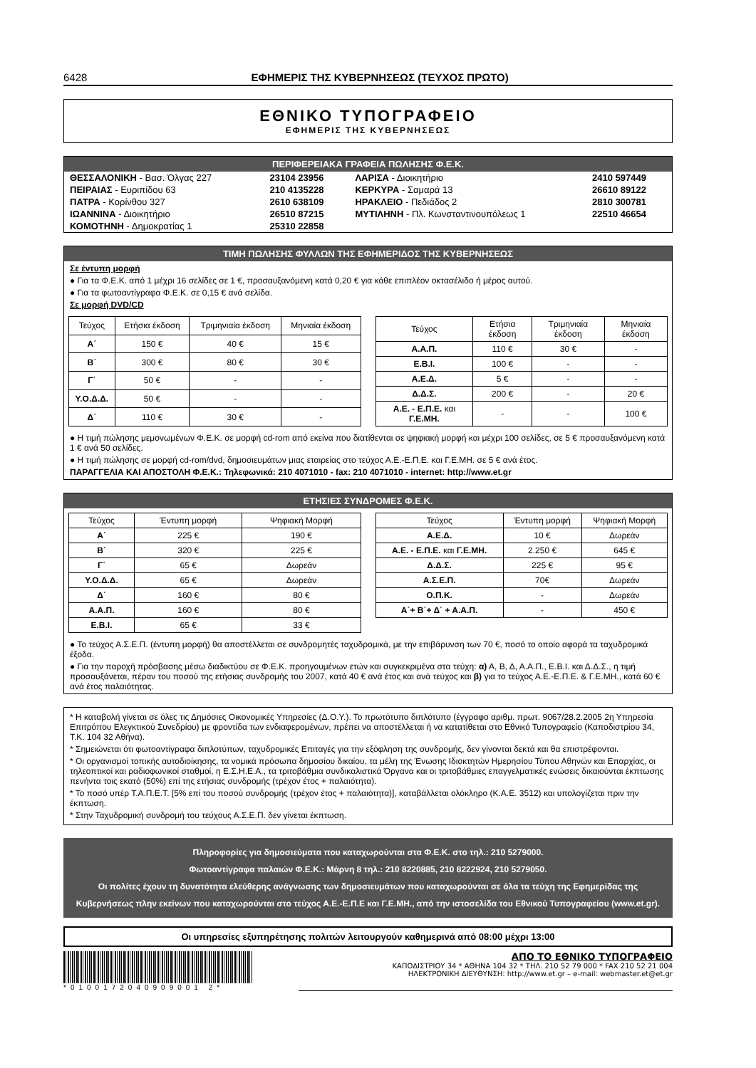6428 ΕΦΗΜΕΡΙΣ ΤΗΣ ΚΥΒΕΡΝΗΣΕΩΣ (ΤΕΥΧΟΣ ΠΡΩΤΟ)
ΕΘΝΙΚΟ ΤΥΠΟΓΡΑΦΕΙΟ
ΕΦΗΜΕΡΙΣ ΤΗΣ ΚΥΒΕΡΝΗΣΕΩΣ
ΠΕΡΙΦΕΡΕΙΑΚΑ ΓΡΑΦΕΙΑ ΠΩΛΗΣΗΣ Φ.Ε.Κ.
| ΘΕΣΣΑΛΟΝΙΚΗ - Βασ. Όλγας 227 | 23104 23956 | ΛΑΡΙΣΑ - Διοικητήριο | 2410 597449 |
| ΠΕΙΡΑΙΑΣ - Ευριπίδου 63 | 210 4135228 | ΚΕΡΚΥΡΑ - Σαμαρά 13 | 26610 89122 |
| ΠΑΤΡΑ - Κορίνθου 327 | 2610 638109 | ΗΡΑΚΛΕΙΟ - Πεδιάδος 2 | 2810 300781 |
| ΙΩΑΝΝΙΝΑ - Διοικητήριο | 26510 87215 | ΜΥΤΙΛΗΝΗ - Πλ. Κωνσταντινουπόλεως 1 | 22510 46654 |
| ΚΟΜΟΤΗΝΗ - Δημοκρατίας 1 | 25310 22858 | | |
ΤΙΜΗ ΠΩΛΗΣΗΣ ΦΥΛΛΩΝ ΤΗΣ ΕΦΗΜΕΡΙΔΟΣ ΤΗΣ ΚΥΒΕΡΝΗΣΕΩΣ
Σε έντυπη μορφή
● Για τα Φ.Ε.Κ. από 1 μέχρι 16 σελίδες σε 1 €, προσαυξανόμενη κατά 0,20 € για κάθε επιπλέον οκτασέλιδο ή μέρος αυτού.
● Για τα φωτοαντίγραφα Φ.Ε.Κ. σε 0,15 € ανά σελίδα.
Σε μορφή DVD/CD
| Τεύχος | Ετήσια έκδοση | Τριμηνιαία έκδοση | Μηνιαία έκδοση |
| --- | --- | --- | --- |
| Α΄ | 150 € | 40 € | 15 € |
| Β΄ | 300 € | 80 € | 30 € |
| Γ΄ | 50 € | - | - |
| Υ.Ο.Δ.Δ. | 50 € | - | - |
| Δ΄ | 110 € | 30 € | - |
| Τεύχος | Ετήσια έκδοση | Τριμηνιαία έκδοση | Μηνιαία έκδοση |
| --- | --- | --- | --- |
| Α.Α.Π. | 110 € | 30 € | - |
| Ε.Β.Ι. | 100 € | - | - |
| Α.Ε.Δ. | 5 € | - | - |
| Δ.Δ.Σ. | 200 € | - | 20 € |
| Α.Ε. - Ε.Π.Ε. και Γ.Ε.ΜΗ. | - | - | 100 € |
● Η τιμή πώλησης μεμονωμένων Φ.Ε.Κ. σε μορφή cd-rom από εκείνα που διατίθενται σε ψηφιακή μορφή και μέχρι 100 σελίδες, σε 5 € προσαυξανόμενη κατά 1 € ανά 50 σελίδες.
● Η τιμή πώλησης σε μορφή cd-rom/dvd, δημοσιευμάτων μιας εταιρείας στο τεύχος Α.Ε.-Ε.Π.Ε. και Γ.Ε.ΜΗ. σε 5 € ανά έτος.
ΠΑΡΑΓΓΕΛΙΑ ΚΑΙ ΑΠΟΣΤΟΛΗ Φ.Ε.Κ.: Τηλεφωνικά: 210 4071010 - fax: 210 4071010 - internet: http://www.et.gr
ΕΤΗΣΙΕΣ ΣΥΝΔΡΟΜΕΣ Φ.Ε.Κ.
| Τεύχος | Έντυπη μορφή | Ψηφιακή Μορφή |
| --- | --- | --- |
| Α΄ | 225 € | 190 € |
| Β΄ | 320 € | 225 € |
| Γ΄ | 65 € | Δωρεάν |
| Υ.Ο.Δ.Δ. | 65 € | Δωρεάν |
| Δ΄ | 160 € | 80 € |
| Α.Α.Π. | 160 € | 80 € |
| Ε.Β.Ι. | 65 € | 33 € |
| Τεύχος | Έντυπη μορφή | Ψηφιακή Μορφή |
| --- | --- | --- |
| Α.Ε.Δ. | 10 € | Δωρεάν |
| Α.Ε. - Ε.Π.Ε. και Γ.Ε.ΜΗ. | 2.250 € | 645 € |
| Δ.Δ.Σ. | 225 € | 95 € |
| Α.Σ.Ε.Π. | 70€ | Δωρεάν |
| Ο.Π.Κ. | - | Δωρεάν |
| Α΄+ Β΄+ Δ΄ + Α.Α.Π. | - | 450 € |
● Το τεύχος Α.Σ.Ε.Π. (έντυπη μορφή) θα αποστέλλεται σε συνδρομητές ταχυδρομικά, με την επιβάρυνση των 70 €, ποσό το οποίο αφορά τα ταχυδρομικά έξοδα.
● Για την παροχή πρόσβασης μέσω διαδικτύου σε Φ.Ε.Κ. προηγουμένων ετών και συγκεκριμένα στα τεύχη: α) Α, Β, Δ, Α.Α.Π., Ε.Β.Ι. και Δ.Δ.Σ., η τιμή προσαυξάνεται, πέραν του ποσού της ετήσιας συνδρομής του 2007, κατά 40 € ανά έτος και ανά τεύχος και β) για το τεύχος Α.Ε.-Ε.Π.Ε. & Γ.Ε.ΜΗ., κατά 60 € ανά έτος παλαιότητας.
* Η καταβολή γίνεται σε όλες τις Δημόσιες Οικονομικές Υπηρεσίες (Δ.Ο.Υ.). Το πρωτότυπο διπλότυπο (έγγραφο αριθμ. πρωτ. 9067/28.2.2005 2η Υπηρεσία Επιτρόπου Ελεγκτικού Συνεδρίου) με φροντίδα των ενδιαφερομένων, πρέπει να αποστέλλεται ή να κατατίθεται στο Εθνικό Τυπογραφείο (Καποδιστρίου 34, Τ.Κ. 104 32 Αθήνα).
* Σημειώνεται ότι φωτοαντίγραφα διπλοτύπων, ταχυδρομικές Επιταγές για την εξόφληση της συνδρομής, δεν γίνονται δεκτά και θα επιστρέφονται.
* Οι οργανισμοί τοπικής αυτοδιοίκησης, τα νομικά πρόσωπα δημοσίου δικαίου, τα μέλη της Ένωσης Ιδιοκτητών Ημερησίου Τύπου Αθηνών και Επαρχίας, οι τηλεοπτικοί και ραδιοφωνικοί σταθμοί, η Ε.Σ.Η.Ε.Α., τα τριτοβάθμια συνδικαλιστικά Όργανα και οι τριτοβάθμιες επαγγελματικές ενώσεις δικαιούνται έκπτωσης πενήντα τοις εκατό (50%) επί της ετήσιας συνδρομής (τρέχον έτος + παλαιότητα).
* Το ποσό υπέρ Τ.Α.Π.Ε.Τ. [5% επί του ποσού συνδρομής (τρέχον έτος + παλαιότητα)], καταβάλλεται ολόκληρο (Κ.Α.Ε. 3512) και υπολογίζεται πριν την έκπτωση.
* Στην Ταχυδρομική συνδρομή του τεύχους Α.Σ.Ε.Π. δεν γίνεται έκπτωση.
Πληροφορίες για δημοσιεύματα που καταχωρούνται στα Φ.Ε.Κ. στο τηλ.: 210 5279000.
Φωτοαντίγραφα παλαιών Φ.Ε.Κ.: Μάρνη 8 τηλ.: 210 8220885, 210 8222924, 210 5279050.
Οι πολίτες έχουν τη δυνατότητα ελεύθερης ανάγνωσης των δημοσιευμάτων που καταχωρούνται σε όλα τα τεύχη της Εφημερίδας της Κυβερνήσεως πλην εκείνων που καταχωρούνται στο τεύχος Α.Ε.-Ε.Π.Ε και Γ.Ε.ΜΗ., από την ιστοσελίδα του Εθνικού Τυπογραφείου (www.et.gr).
Οι υπηρεσίες εξυπηρέτησης πολιτών λειτουργούν καθημερινά από 08:00 μέχρι 13:00
*0100172040909001 2*
ΑΠΟ ΤΟ ΕΘΝΙΚΟ ΤΥΠΟΓΡΑΦΕΙΟ
ΚΑΠΟΔΙΣΤΡΙΟΥ 34 * ΑΘΗΝΑ 104 32 * ΤΗΛ. 210 52 79 000 * FAX 210 52 21 004
ΗΛΕΚΤΡΟΝΙΚΗ ΔΙΕΥΘΥΝΣΗ: http://www.et.gr – e-mail: webmaster.et@et.gr